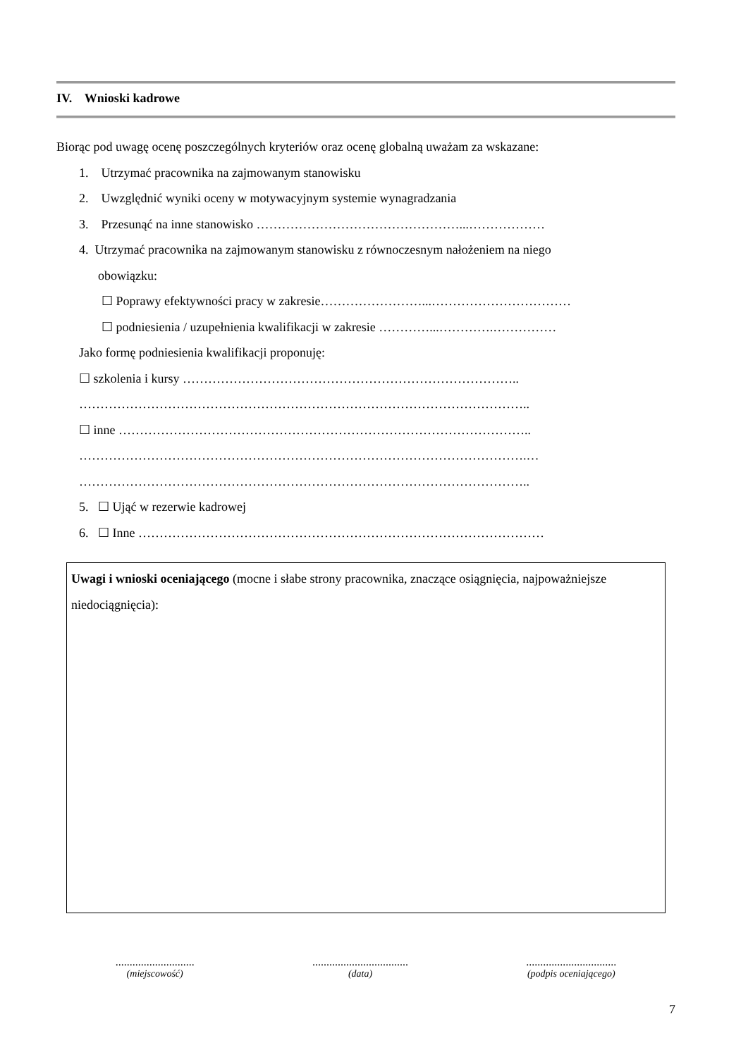IV. Wnioski kadrowe
Biorąc pod uwagę ocenę poszczególnych kryteriów oraz ocenę globalną uważam za wskazane:
1. Utrzymać pracownika na zajmowanym stanowisku
2. Uwzględnić wyniki oceny w motywacyjnym systemie wynagradzania
3. Przesunąć na inne stanowisko …………………………………………...………………
4. Utrzymać pracownika na zajmowanym stanowisku z równoczesnym nałożeniem na niego
obowiązku:
☐ Poprawy efektywności pracy w zakresie……………………...……………………………
☐ podniesienia / uzupełnienia kwalifikacji w zakresie …………...………….……………
Jako formę podniesienia kwalifikacji proponuję:
☐ szkolenia i kursy ……………………………………………………………………..
……………………………………………………………………………………………..
☐ inne ……………………………………………………………………………………..
…………………………………………………………………………………………….…
……………………………………………………………………………………………..
5. ☐ Ująć w rezerwie kadrowej
6. ☐ Inne ……………………………………………………………………………………
Uwagi i wnioski oceniającego (mocne i słabe strony pracownika, znaczące osiągnięcia, najpoważniejsze niedociągnięcia):
............................
(miejscowość)
..................................
(data)
................................
(podpis oceniającego)
7